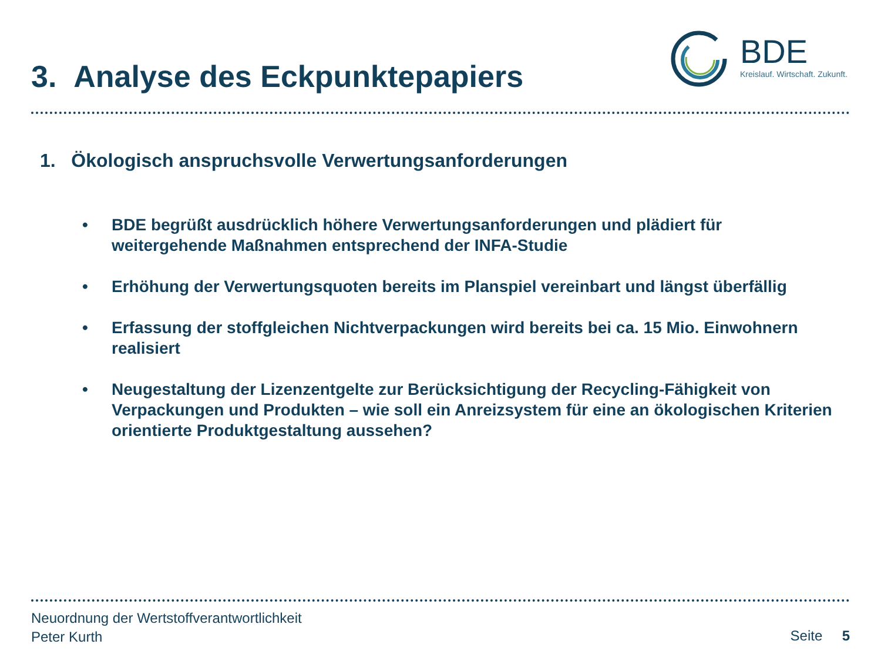3. Analyse des Eckpunktepapiers
BDE
Kreislauf. Wirtschaft. Zukunft.
1. Ökologisch anspruchsvolle Verwertungsanforderungen
• BDE begrüßt ausdrücklich höhere Verwertungsanforderungen und plädiert für weitergehende Maßnahmen entsprechend der INFA-Studie
• Erhöhung der Verwertungsquoten bereits im Planspiel vereinbart und längst überfällig
• Erfassung der stoffgleichen Nichtverpackungen wird bereits bei ca. 15 Mio. Einwohnern realisiert
• Neugestaltung der Lizenzentgelte zur Berücksichtigung der Recycling-Fähigkeit von Verpackungen und Produkten – wie soll ein Anreizsystem für eine an ökologischen Kriterien orientierte Produktgestaltung aussehen?
Neuordnung der Wertstoffverantwortlichkeit
Peter Kurth
Seite 5